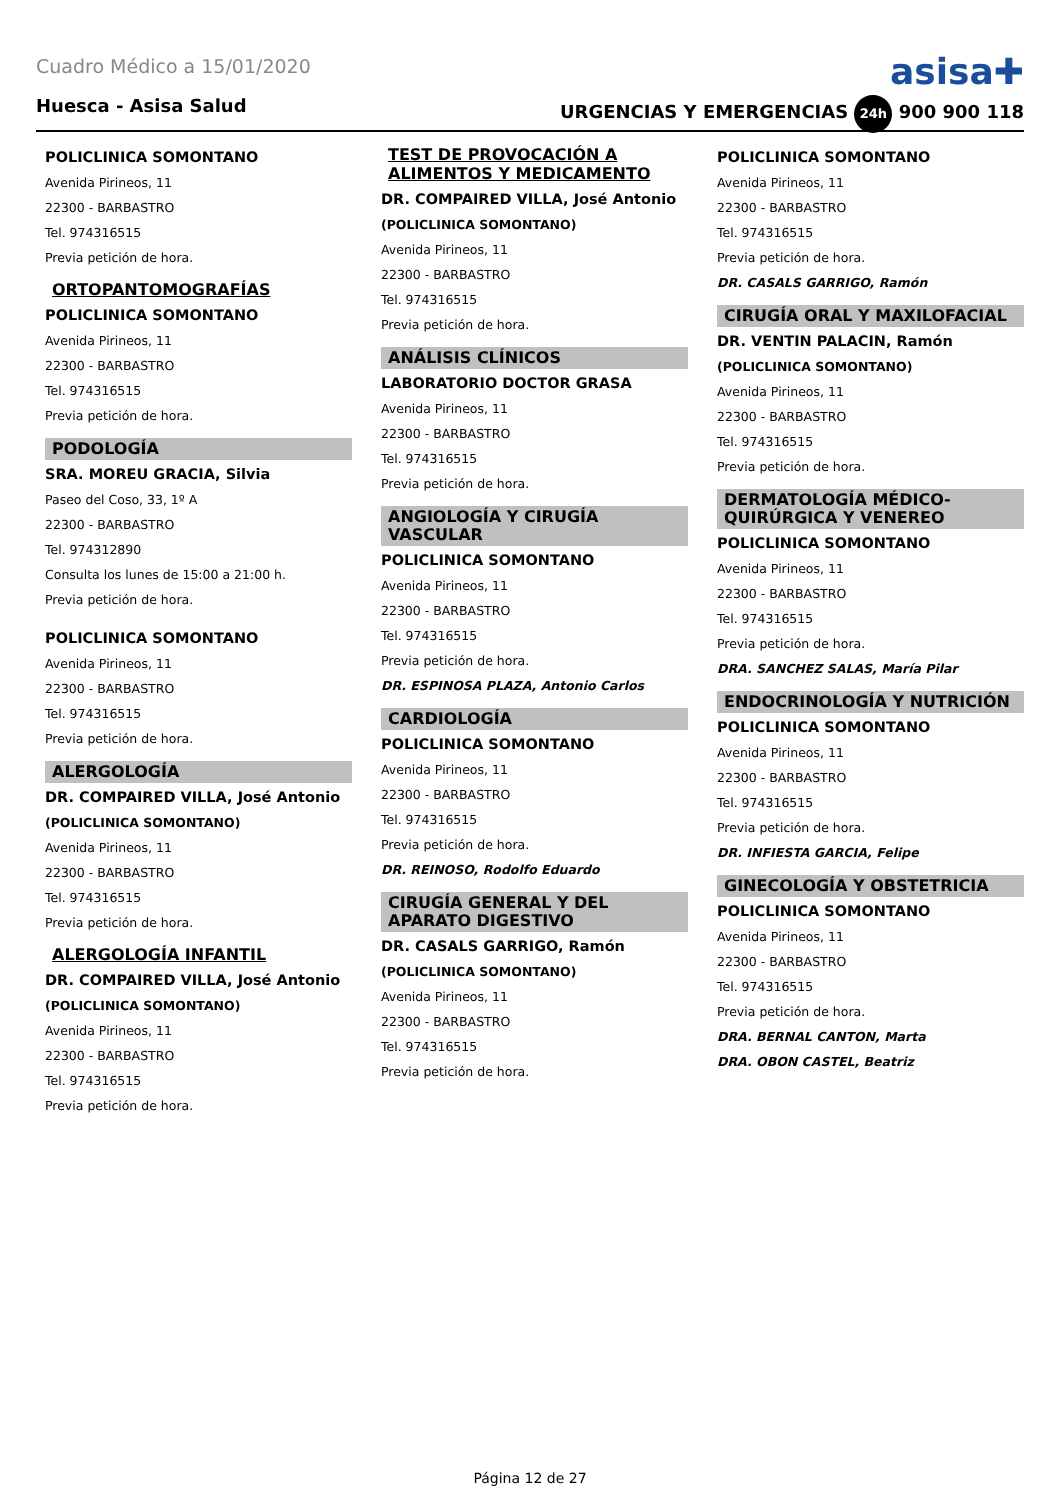Cuadro Médico a 15/01/2020
asisa✚
Huesca - Asisa Salud URGENCIAS Y EMERGENCIAS 24h 900 900 118
POLICLINICA SOMONTANO
Avenida Pirineos, 11
22300 - BARBASTRO
Tel. 974316515
Previa petición de hora.
ORTOPANTOMOGRAFÍAS
POLICLINICA SOMONTANO
Avenida Pirineos, 11
22300 - BARBASTRO
Tel. 974316515
Previa petición de hora.
PODOLOGÍA
SRA. MOREU GRACIA, Silvia
Paseo del Coso, 33, 1º A
22300 - BARBASTRO
Tel. 974312890
Consulta los lunes de 15:00 a 21:00 h.
Previa petición de hora.
POLICLINICA SOMONTANO
Avenida Pirineos, 11
22300 - BARBASTRO
Tel. 974316515
Previa petición de hora.
ALERGOLOGÍA
DR. COMPAIRED VILLA, José Antonio
(POLICLINICA SOMONTANO)
Avenida Pirineos, 11
22300 - BARBASTRO
Tel. 974316515
Previa petición de hora.
ALERGOLOGÍA INFANTIL
DR. COMPAIRED VILLA, José Antonio
(POLICLINICA SOMONTANO)
Avenida Pirineos, 11
22300 - BARBASTRO
Tel. 974316515
Previa petición de hora.
TEST DE PROVOCACIÓN A ALIMENTOS Y MEDICAMENTO
DR. COMPAIRED VILLA, José Antonio
(POLICLINICA SOMONTANO)
Avenida Pirineos, 11
22300 - BARBASTRO
Tel. 974316515
Previa petición de hora.
ANÁLISIS CLÍNICOS
LABORATORIO DOCTOR GRASA
Avenida Pirineos, 11
22300 - BARBASTRO
Tel. 974316515
Previa petición de hora.
ANGIOLOGÍA Y CIRUGÍA VASCULAR
POLICLINICA SOMONTANO
Avenida Pirineos, 11
22300 - BARBASTRO
Tel. 974316515
Previa petición de hora.
DR. ESPINOSA PLAZA, Antonio Carlos
CARDIOLOGÍA
POLICLINICA SOMONTANO
Avenida Pirineos, 11
22300 - BARBASTRO
Tel. 974316515
Previa petición de hora.
DR. REINOSO, Rodolfo Eduardo
CIRUGÍA GENERAL Y DEL APARATO DIGESTIVO
DR. CASALS GARRIGO, Ramón
(POLICLINICA SOMONTANO)
Avenida Pirineos, 11
22300 - BARBASTRO
Tel. 974316515
Previa petición de hora.
POLICLINICA SOMONTANO
Avenida Pirineos, 11
22300 - BARBASTRO
Tel. 974316515
Previa petición de hora.
DR. CASALS GARRIGO, Ramón
CIRUGÍA ORAL Y MAXILOFACIAL
DR. VENTIN PALACIN, Ramón
(POLICLINICA SOMONTANO)
Avenida Pirineos, 11
22300 - BARBASTRO
Tel. 974316515
Previa petición de hora.
DERMATOLOGÍA MÉDICO-QUIRÚRGICA Y VENEREO
POLICLINICA SOMONTANO
Avenida Pirineos, 11
22300 - BARBASTRO
Tel. 974316515
Previa petición de hora.
DRA. SANCHEZ SALAS, María Pilar
ENDOCRINOLOGÍA Y NUTRICIÓN
POLICLINICA SOMONTANO
Avenida Pirineos, 11
22300 - BARBASTRO
Tel. 974316515
Previa petición de hora.
DR. INFIESTA GARCIA, Felipe
GINECOLOGÍA Y OBSTETRICIA
POLICLINICA SOMONTANO
Avenida Pirineos, 11
22300 - BARBASTRO
Tel. 974316515
Previa petición de hora.
DRA. BERNAL CANTON, Marta
DRA. OBON CASTEL, Beatriz
Página 12 de 27